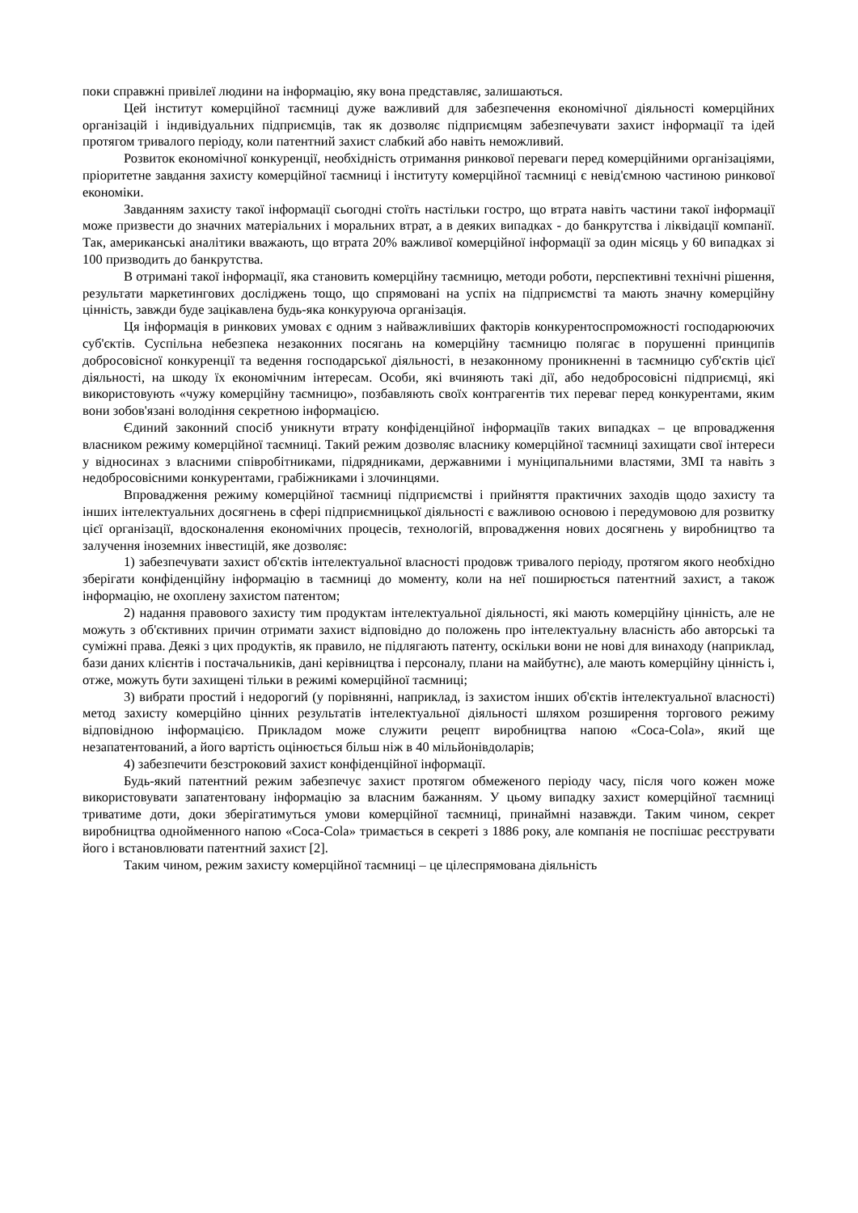поки справжні привілеї людини на інформацію, яку вона представляє, залишаються.
Цей інститут комерційної таємниці дуже важливий для забезпечення економічної діяльності комерційних організацій і індивідуальних підприємців, так як дозволяє підприємцям забезпечувати захист інформації та ідей протягом тривалого періоду, коли патентний захист слабкий або навіть неможливий.
Розвиток економічної конкуренції, необхідність отримання ринкової переваги перед комерційними організаціями, пріоритетне завдання захисту комерційної таємниці і інституту комерційної таємниці є невід'ємною частиною ринкової економіки.
Завданням захисту такої інформації сьогодні стоїть настільки гостро, що втрата навіть частини такої інформації може призвести до значних матеріальних і моральних втрат, а в деяких випадках - до банкрутства і ліквідації компанії. Так, американські аналітики вважають, що втрата 20% важливої комерційної інформації за один місяць у 60 випадках зі 100 призводить до банкрутства.
В отримані такої інформації, яка становить комерційну таємницю, методи роботи, перспективні технічні рішення, результати маркетингових досліджень тощо, що спрямовані на успіх на підприємстві та мають значну комерційну цінність, завжди буде зацікавлена будь-яка конкуруюча організація.
Ця інформація в ринкових умовах є одним з найважливіших факторів конкурентоспроможності господарюючих суб'єктів. Суспільна небезпека незаконних посягань на комерційну таємницю полягає в порушенні принципів добросовісної конкуренції та ведення господарської діяльності, в незаконному проникненні в таємницю суб'єктів цієї діяльності, на шкоду їх економічним інтересам. Особи, які вчиняють такі дії, або недобросовісні підприємці, які використовують «чужу комерційну таємницю», позбавляють своїх контрагентів тих переваг перед конкурентами, яким вони зобов'язані володіння секретною інформацією.
Єдиний законний спосіб уникнути втрату конфіденційної інформаціїв таких випадках – це впровадження власником режиму комерційної таємниці. Такий режим дозволяє власнику комерційної таємниці захищати свої інтереси у відносинах з власними співробітниками, підрядниками, державними і муніципальними властями, ЗМІ та навіть з недобросовісними конкурентами, грабіжниками і злочинцями.
Впровадження режиму комерційної таємниці підприємстві і прийняття практичних заходів щодо захисту та інших інтелектуальних досягнень в сфері підприємницької діяльності є важливою основою і передумовою для розвитку цієї організації, вдосконалення економічних процесів, технологій, впровадження нових досягнень у виробництво та залучення іноземних інвестицій, яке дозволяє:
1) забезпечувати захист об'єктів інтелектуальної власності продовж тривалого періоду, протягом якого необхідно зберігати конфіденційну інформацію в таємниці до моменту, коли на неї поширюється патентний захист, а також інформацію, не охоплену захистом патентом;
2) надання правового захисту тим продуктам інтелектуальної діяльності, які мають комерційну цінність, але не можуть з об'єктивних причин отримати захист відповідно до положень про інтелектуальну власність або авторські та суміжні права. Деякі з цих продуктів, як правило, не підлягають патенту, оскільки вони не нові для винаходу (наприклад, бази даних клієнтів і постачальників, дані керівництва і персоналу, плани на майбутнє), але мають комерційну цінність і, отже, можуть бути захищені тільки в режимі комерційної таємниці;
3) вибрати простий і недорогий (у порівнянні, наприклад, із захистом інших об'єктів інтелектуальної власності) метод захисту комерційно цінних результатів інтелектуальної діяльності шляхом розширення торгового режиму відповідною інформацією. Прикладом може служити рецепт виробництва напою «Coca-Cola», який ще незапатентований, а його вартість оцінюється більш ніж в 40 мільйонівдоларів;
4) забезпечити безстроковий захист конфіденційної інформації.
Будь-який патентний режим забезпечує захист протягом обмеженого періоду часу, після чого кожен може використовувати запатентовану інформацію за власним бажанням. У цьому випадку захист комерційної таємниці триватиме доти, доки зберігатимуться умови комерційної таємниці, принаймні назавжди. Таким чином, секрет виробництва однойменного напою «Coca-Cola» тримається в секреті з 1886 року, але компанія не поспішає реєструвати його і встановлювати патентний захист [2].
Таким чином, режим захисту комерційної таємниці – це цілеспрямована діяльність